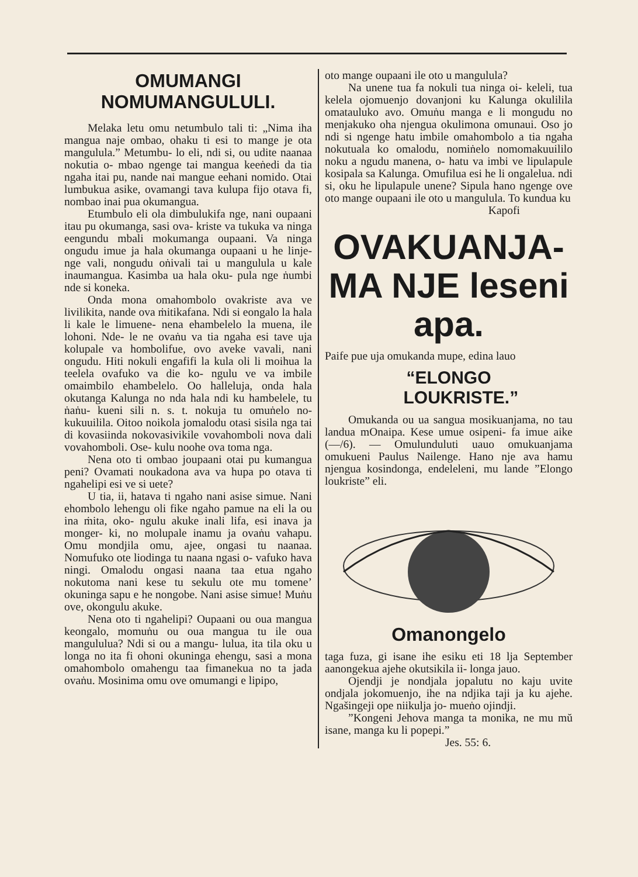OMUMANGI NOMUMANGULULI.
Melaka letu omu netumbulo tali ti: „Nima iha mangua naje ombao, ohaku ti esi to mange je ota mangulula.” Metumbu- lo eli, ndi si, ou udite naanaa nokutia o- mbao ngenge tai mangua keeṅedi da tia ngaha itai pu, nande nai mangue eehani nomido. Otai lumbukua asike, ovamangi tava kulupa fijo otava fi, nombao inai pua okumangua.
Etumbulo eli ola dimbulukifa nge, nani oupaani itau pu okumanga, sasi ova- kriste va tukuka va ninga eengundu mbali mokumanga oupaani. Va ninga ongudu imue ja hala okumanga oupaani u he linje- nge vali, nongudu oṅivali tai u mangulula u kale inaumangua. Kasimba ua hala oku- pula nge ṅumbi nde si koneka.
Onda mona omahombolo ovakriste ava ve livilikita, nande ova ṁitikafana. Ndi si eongalo la hala li kale le limuene- nena ehambelelo la muena, ile lohoni. Nde- le ne ovaṅu va tia ngaha esi tave uja kolupale va hombolifue, ovo aveke vavali, nani ongudu. Hiti nokuli engafifi la kula oli li moihua la teelela ovafuko va die ko- ngulu ve va imbile omaimbilo ehambelelo. Oo halleluja, onda hala okutanga Kalunga no nda hala ndi ku hambelele, tu ṅaṅu- kueni sili n. s. t. nokuja tu omuṅelo no- kukuuilila. Oitoo noikola jomalodu otasi sisila nga tai di kovasiinda nokovasivikile vovahomboli nova dali vovahomboli. Ose- kulu noohe ova toma nga.
Nena oto ti ombao joupaani otai pu kumangua peni? Ovamati noukadona ava va hupa po otava ti ngahelipi esi ve si uete?
U tia, ii, hatava ti ngaho nani asise simue. Nani ehombolo lehengu oli fike ngaho pamue na eli la ou ina ṁita, oko- ngulu akuke inali lifa, esi inava ja monger- ki, no molupale inamu ja ovaṅu vahapu. Omu mondjila omu, ajee, ongasi tu naanaa. Nomufuko ote liodinga tu naana ngasi o- vafuko hava ningi. Omalodu ongasi naana taa etua ngaho nokutoma nani kese tu sekulu ote mu tomene’ okuninga sapu e he nongobe. Nani asise simue! Muṅu ove, okongulu akuke.
Nena oto ti ngahelipi? Oupaani ou oua mangua keongalo, momuṅu ou oua mangua tu ile oua mangululua? Ndi si ou a mangu- lulua, ita tila oku u longa no ita fi ohoni okuninga ehengu, sasi a mona omahombolo omahengu taa fimanekua no ta jada ovaṅu. Mosinima omu ove omumangi e lipipo,
oto mange oupaani ile oto u mangulula?
Na unene tua fa nokuli tua ninga oi- keleli, tua kelela ojomuenjo dovanjoni ku Kalunga okulilila omatauluko avo. Omuṅu manga e li mongudu no menjakuko oha njengua okulimona omunaui. Oso jo ndi si ngenge hatu imbile omahombolo a tia ngaha nokutuala ko omalodu, nomiṅelo nomomakuuililo noku a ngudu manena, o- hatu va imbi ve lipulapule kosipala sa Kalunga. Omufilua esi he li ongalelua. ndi si, oku he lipulapule unene? Sipula hano ngenge ove oto mange oupaani ile oto u mangulula. To kundua ku
Kapofi
OVAKUANJA-MA NJE leseni apa.
Paife pue uja omukanda mupe, edina lauo
“ELONGO
LOUKRISTE.”
Omukanda ou ua sangua mosikuanjama, no tau landua mOnaipa. Kese umue osipeni- fa imue aike (—/6). — Omulunduluti uauo omukuanjama omukueni Paulus Nailenge. Hano nje ava hamu njengua kosindonga, endeleleni, mu lande ”Elongo loukriste” eli.
Omanongelo
taga fuza, gi isane ihe esiku eti 18 lja September aanongekua ajehe okutsikila ii- longa jauo.
Ojendji je nondjala jopalutu no kaju uvite ondjala jokomuenjo, ihe na ndjika taji ja ku ajehe. Ngašingeji ope niikulja jo- mueṅo ojindji.
”Kongeni Jehova manga ta monika, ne mu mŭ isane, manga ku li popepi.”
Jes. 55: 6.